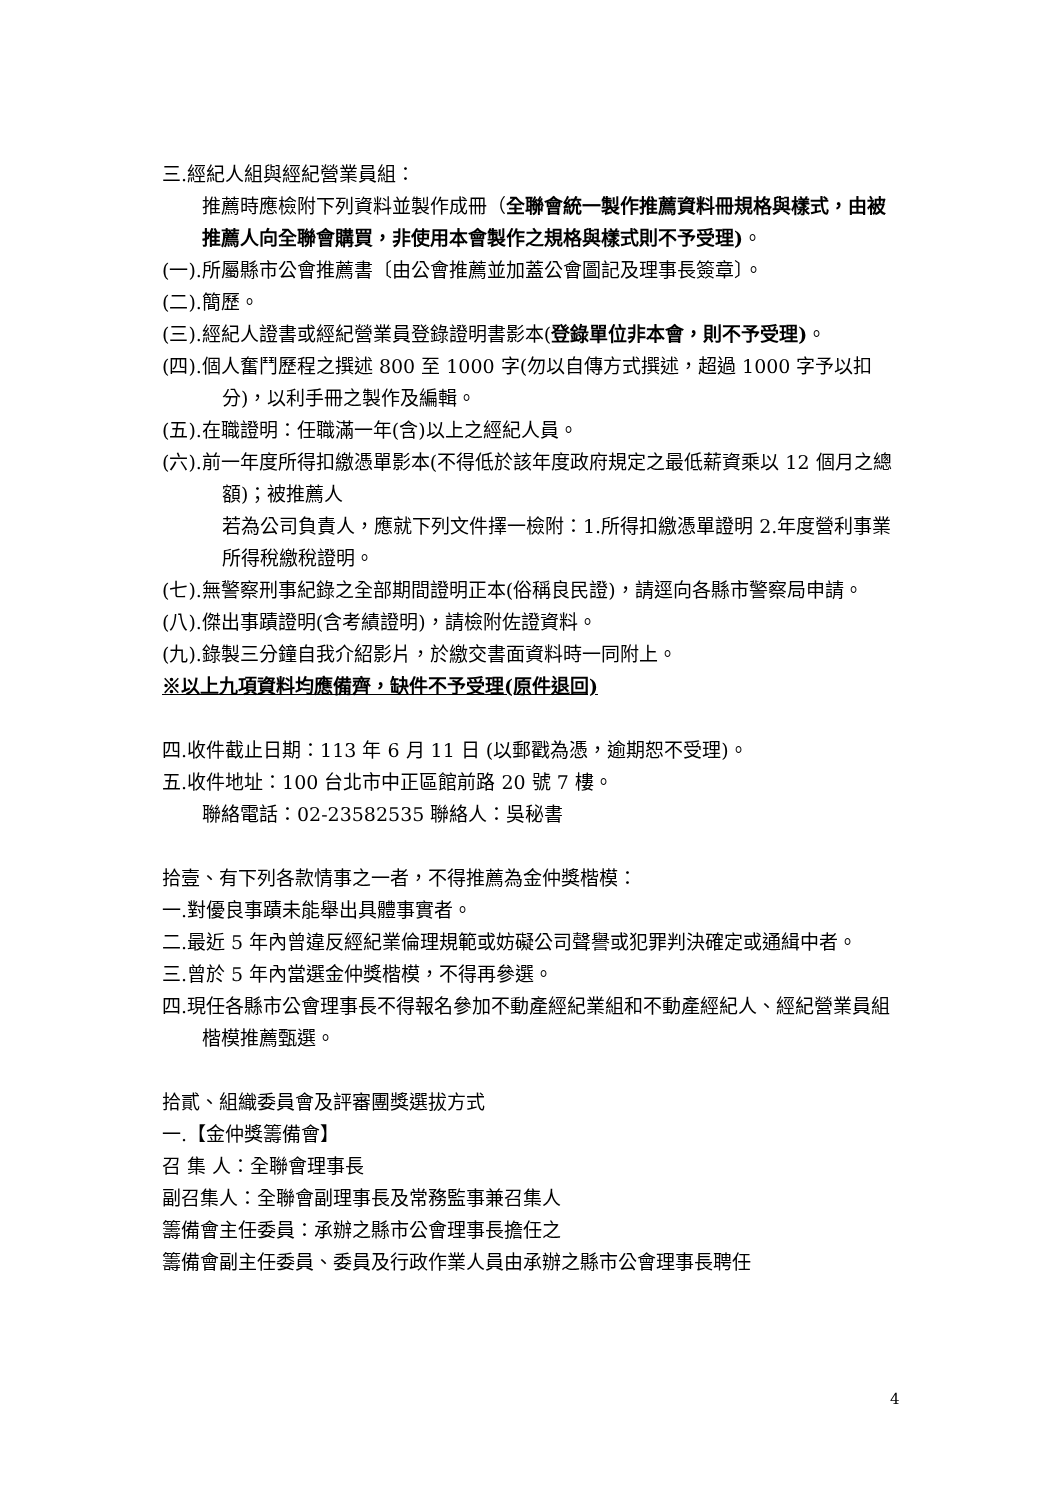三.經紀人組與經紀營業員組：
推薦時應檢附下列資料並製作成冊（全聯會統一製作推薦資料冊規格與樣式，由被推薦人向全聯會購買，非使用本會製作之規格與樣式則不予受理)。
(一).所屬縣市公會推薦書〔由公會推薦並加蓋公會圖記及理事長簽章〕。
(二).簡歷。
(三).經紀人證書或經紀營業員登錄證明書影本(登錄單位非本會，則不予受理)。
(四).個人奮鬥歷程之撰述 800 至 1000 字(勿以自傳方式撰述，超過 1000 字予以扣分)，以利手冊之製作及編輯。
(五).在職證明：任職滿一年(含)以上之經紀人員。
(六).前一年度所得扣繳憑單影本(不得低於該年度政府規定之最低薪資乘以 12 個月之總額)；被推薦人
若為公司負責人，應就下列文件擇一檢附：1.所得扣繳憑單證明 2.年度營利事業所得稅繳稅證明。
(七).無警察刑事紀錄之全部期間證明正本(俗稱良民證)，請逕向各縣市警察局申請。
(八).傑出事蹟證明(含考績證明)，請檢附佐證資料。
(九).錄製三分鐘自我介紹影片，於繳交書面資料時一同附上。
※以上九項資料均應備齊，缺件不予受理(原件退回)
四.收件截止日期：113 年 6 月 11 日 (以郵戳為憑，逾期恕不受理)。
五.收件地址：100 台北市中正區館前路 20 號 7 樓。
聯絡電話：02-23582535 聯絡人：吳秘書
拾壹、有下列各款情事之一者，不得推薦為金仲獎楷模：
一.對優良事蹟未能舉出具體事實者。
二.最近 5 年內曾違反經紀業倫理規範或妨礙公司聲譽或犯罪判決確定或通緝中者。
三.曾於 5 年內當選金仲獎楷模，不得再參選。
四.現任各縣市公會理事長不得報名參加不動產經紀業組和不動產經紀人、經紀營業員組楷模推薦甄選。
拾貳、組織委員會及評審團獎選拔方式
一.【金仲獎籌備會】
召 集 人：全聯會理事長
副召集人：全聯會副理事長及常務監事兼召集人
籌備會主任委員：承辦之縣市公會理事長擔任之
籌備會副主任委員、委員及行政作業人員由承辦之縣市公會理事長聘任
4